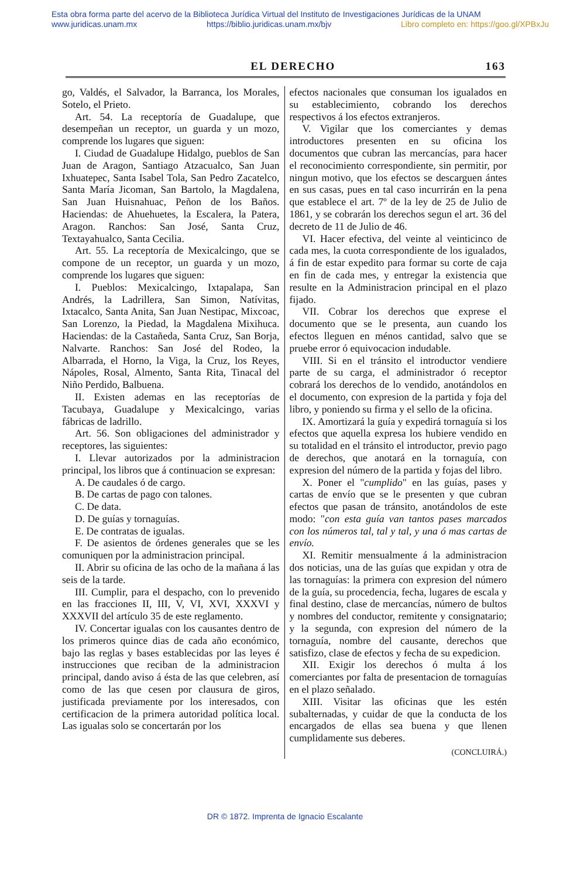Esta obra forma parte del acervo de la Biblioteca Jurídica Virtual del Instituto de Investigaciones Jurídicas de la UNAM
www.juridicas.unam.mx https://biblio.juridicas.unam.mx/bjv Libro completo en: https://goo.gl/XPBxJu
EL DERECHO 163
go, Valdés, el Salvador, la Barranca, los Morales, Sotelo, el Prieto.
Art. 54. La receptoría de Guadalupe, que desempeñan un receptor, un guarda y un mozo, comprende los lugares que siguen:
I. Ciudad de Guadalupe Hidalgo, pueblos de San Juan de Aragon, Santiago Atzacualco, San Juan Ixhuatepec, Santa Isabel Tola, San Pedro Zacatelco, Santa María Jicoman, San Bartolo, la Magdalena, San Juan Huisnahuac, Peñon de los Baños. Haciendas: de Ahuehuetes, la Escalera, la Patera, Aragon. Ranchos: San José, Santa Cruz, Textayahualco, Santa Cecilia.
Art. 55. La receptoría de Mexicalcingo, que se compone de un receptor, un guarda y un mozo, comprende los lugares que siguen:
I. Pueblos: Mexicalcingo, Ixtapalapa, San Andrés, la Ladrillera, San Simon, Natívitas, Ixtacalco, Santa Anita, San Juan Nestipac, Mixcoac, San Lorenzo, la Piedad, la Magdalena Mixihuca. Haciendas: de la Castañeda, Santa Cruz, San Borja, Nalvarte. Ranchos: San José del Rodeo, la Albarrada, el Horno, la Viga, la Cruz, los Reyes, Nápoles, Rosal, Almento, Santa Rita, Tinacal del Niño Perdido, Balbuena.
II. Existen ademas en las receptorías de Tacubaya, Guadalupe y Mexicalcingo, varias fábricas de ladrillo.
Art. 56. Son obligaciones del administrador y receptores, las siguientes:
I. Llevar autorizados por la administracion principal, los libros que á continuacion se expresan:
A. De caudales ó de cargo.
B. De cartas de pago con talones.
C. De data.
D. De guías y tornaguías.
E. De contratas de igualas.
F. De asientos de órdenes generales que se les comuniquen por la administracion principal.
II. Abrir su oficina de las ocho de la mañana á las seis de la tarde.
III. Cumplir, para el despacho, con lo prevenido en las fracciones II, III, V, VI, XVI, XXXVI y XXXVII del artículo 35 de este reglamento.
IV. Concertar igualas con los causantes dentro de los primeros quince dias de cada año económico, bajo las reglas y bases establecidas por las leyes é instrucciones que reciban de la administracion principal, dando aviso á ésta de las que celebren, así como de las que cesen por clausura de giros, justificada previamente por los interesados, con certificacion de la primera autoridad política local. Las igualas solo se concertarán por los
efectos nacionales que consuman los igualados en su establecimiento, cobrando los derechos respectivos á los efectos extranjeros.
V. Vigilar que los comerciantes y demas introductores presenten en su oficina los documentos que cubran las mercancías, para hacer el reconocimiento correspondiente, sin permitir, por ningun motivo, que los efectos se descarguen ántes en sus casas, pues en tal caso incurrirán en la pena que establece el art. 7º de la ley de 25 de Julio de 1861, y se cobrarán los derechos segun el art. 36 del decreto de 11 de Julio de 46.
VI. Hacer efectiva, del veinte al veinticinco de cada mes, la cuota correspondiente de los igualados, á fin de estar expedito para formar su corte de caja en fin de cada mes, y entregar la existencia que resulte en la Administracion principal en el plazo fijado.
VII. Cobrar los derechos que exprese el documento que se le presenta, aun cuando los efectos lleguen en ménos cantidad, salvo que se pruebe error ó equivocacion indudable.
VIII. Si en el tránsito el introductor vendiere parte de su carga, el administrador ó receptor cobrará los derechos de lo vendido, anotándolos en el documento, con expresion de la partida y foja del libro, y poniendo su firma y el sello de la oficina.
IX. Amortizará la guía y expedirá tornaguía si los efectos que aquella expresa los hubiere vendido en su totalidad en el tránsito el introductor, previo pago de derechos, que anotará en la tornaguía, con expresion del número de la partida y fojas del libro.
X. Poner el "cumplido" en las guías, pases y cartas de envío que se le presenten y que cubran efectos que pasan de tránsito, anotándolos de este modo: "con esta guía van tantos pases marcados con los números tal, tal y tal, y una ó mas cartas de envío.
XI. Remitir mensualmente á la administracion dos noticias, una de las guías que expidan y otra de las tornaguías: la primera con expresion del número de la guía, su procedencia, fecha, lugares de escala y final destino, clase de mercancías, número de bultos y nombres del conductor, remitente y consignatario; y la segunda, con expresion del número de la tornaguía, nombre del causante, derechos que satisfizo, clase de efectos y fecha de su expedicion.
XII. Exigir los derechos ó multa á los comerciantes por falta de presentacion de tornaguías en el plazo señalado.
XIII. Visitar las oficinas que les estén subalternadas, y cuidar de que la conducta de los encargados de ellas sea buena y que llenen cumplidamente sus deberes.
(CONCLUIRÁ.)
DR © 1872. Imprenta de Ignacio Escalante